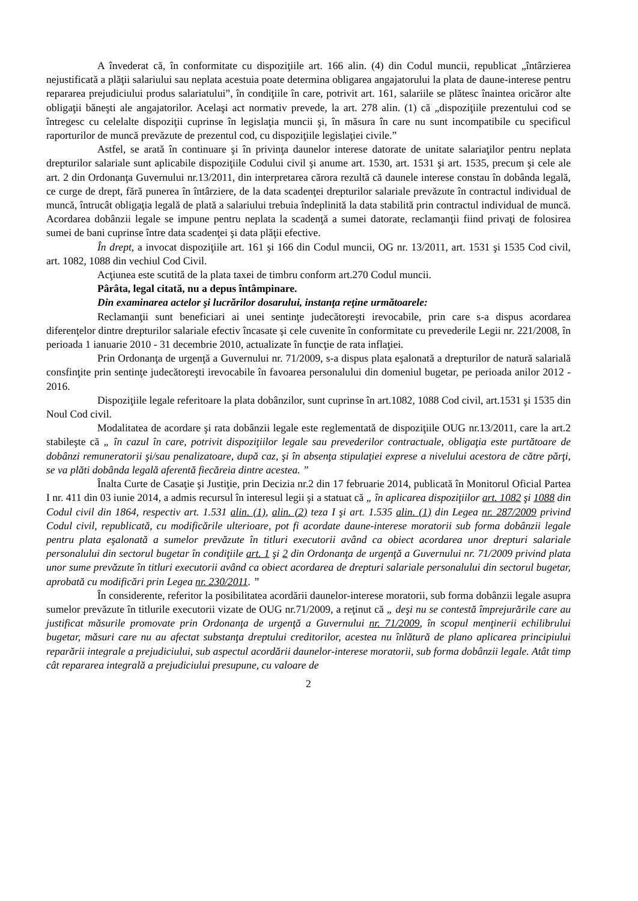A învederat că, în conformitate cu dispoziţiile art. 166 alin. (4) din Codul muncii, republicat „întârzierea nejustificată a plăţii salariului sau neplata acestuia poate determina obligarea angajatorului la plata de daune-interese pentru repararea prejudiciului produs salariatului”, în condiţiile în care, potrivit art. 161, salariile se plătesc înaintea oricăror alte obligaţii băneşti ale angajatorilor. Acelaşi act normativ prevede, la art. 278 alin. (1) că „dispoziţiile prezentului cod se întregesc cu celelalte dispoziţii cuprinse în legislaţia muncii şi, în măsura în care nu sunt incompatibile cu specificul raporturilor de muncă prevăzute de prezentul cod, cu dispoziţiile legislaţiei civile.”
Astfel, se arată în continuare şi în privinţa daunelor interese datorate de unitate salariaţilor pentru neplata drepturilor salariale sunt aplicabile dispoziţiile Codului civil şi anume art. 1530, art. 1531 şi art. 1535, precum şi cele ale art. 2 din Ordonanţa Guvernului nr.13/2011, din interpretarea cărora rezultă că daunele interese constau în dobânda legală, ce curge de drept, fără punerea în întârziere, de la data scadenţei drepturilor salariale prevăzute în contractul individual de muncă, întrucât obligaţia legală de plată a salariului trebuia îndeplinită la data stabilită prin contractul individual de muncă. Acordarea dobânzii legale se impune pentru neplata la scadenţă a sumei datorate, reclamanţii fiind privaţi de folosirea sumei de bani cuprinse între data scadenţei şi data plăţii efective.
În drept, a invocat dispoziţiile art. 161 şi 166 din Codul muncii, OG nr. 13/2011, art. 1531 şi 1535 Cod civil, art. 1082, 1088 din vechiul Cod Civil.
Acţiunea este scutită de la plata taxei de timbru conform art.270 Codul muncii.
Pârâta, legal citată, nu a depus întâmpinare.
Din examinarea actelor şi lucrărilor dosarului, instanţa reţine următoarele:
Reclamanţii sunt beneficiari ai unei sentinţe judecătoreşti irevocabile, prin care s-a dispus acordarea diferenţelor dintre drepturilor salariale efectiv încasate şi cele cuvenite în conformitate cu prevederile Legii nr. 221/2008, în perioada 1 ianuarie 2010 - 31 decembrie 2010, actualizate în funcţie de rata inflaţiei.
Prin Ordonanţa de urgenţă a Guvernului nr. 71/2009, s-a dispus plata eşalonată a drepturilor de natură salarială consfinţite prin sentinţe judecătoreşti irevocabile în favoarea personalului din domeniul bugetar, pe perioada anilor 2012 - 2016.
Dispoziţiile legale referitoare la plata dobânzilor, sunt cuprinse în art.1082, 1088 Cod civil, art.1531 şi 1535 din Noul Cod civil.
Modalitatea de acordare şi rata dobânzii legale este reglementată de dispoziţiile OUG nr.13/2011, care la art.2 stabileşte că „ în cazul în care, potrivit dispoziţiilor legale sau prevederilor contractuale, obligaţia este purtătoare de dobânzi remuneratorii şi/sau penalizatoare, după caz, şi în absenţa stipulaţiei exprese a nivelului acestora de către părţi, se va plăti dobânda legală aferentă fiecăreia dintre acestea. ”
Înalta Curte de Casaţie şi Justiţie, prin Decizia nr.2 din 17 februarie 2014, publicată în Monitorul Oficial Partea I nr. 411 din 03 iunie 2014, a admis recursul în interesul legii şi a statuat că „ în aplicarea dispoziţiilor art. 1082 şi 1088 din Codul civil din 1864, respectiv art. 1.531 alin. (1), alin. (2) teza I şi art. 1.535 alin. (1) din Legea nr. 287/2009 privind Codul civil, republicată, cu modificările ulterioare, pot fi acordate daune-interese moratorii sub forma dobânzii legale pentru plata eşalonată a sumelor prevăzute în titluri executorii având ca obiect acordarea unor drepturi salariale personalului din sectorul bugetar în condiţiile art. 1 şi 2 din Ordonanţa de urgenţă a Guvernului nr. 71/2009 privind plata unor sume prevăzute în titluri executorii având ca obiect acordarea de drepturi salariale personalului din sectorul bugetar, aprobată cu modificări prin Legea nr. 230/2011. ”
În considerente, referitor la posibilitatea acordării daunelor-interese moratorii, sub forma dobânzii legale asupra sumelor prevăzute în titlurile executorii vizate de OUG nr.71/2009, a reţinut că „ deşi nu se contestă împrejurările care au justificat măsurile promovate prin Ordonanţa de urgenţă a Guvernului nr. 71/2009, în scopul menţinerii echilibrului bugetar, măsuri care nu au afectat substanţa dreptului creditorilor, acestea nu înlătură de plano aplicarea principiului reparării integrale a prejudiciului, sub aspectul acordării daunelor-interese moratorii, sub forma dobânzii legale. Atât timp cât repararea integrală a prejudiciului presupune, cu valoare de
2